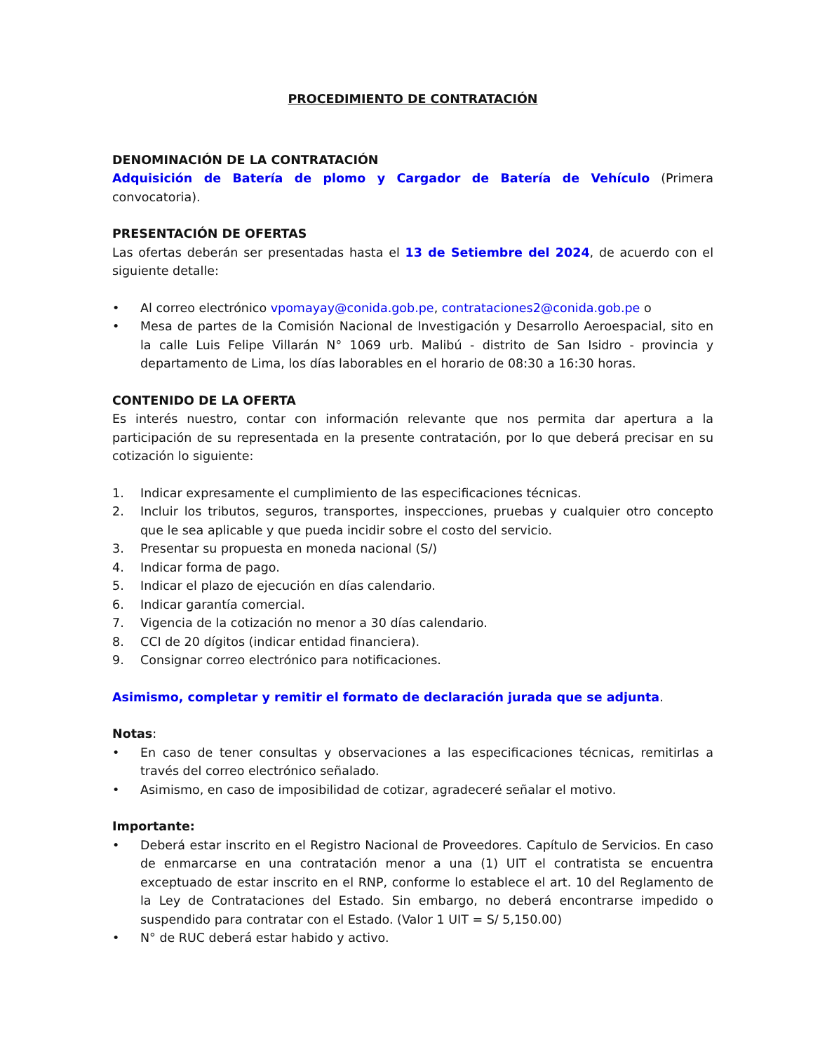PROCEDIMIENTO DE CONTRATACIÓN
DENOMINACIÓN DE LA CONTRATACIÓN
Adquisición de Batería de plomo y Cargador de Batería de Vehículo (Primera convocatoria).
PRESENTACIÓN DE OFERTAS
Las ofertas deberán ser presentadas hasta el 13 de Setiembre del 2024, de acuerdo con el siguiente detalle:
• Al correo electrónico vpomayay@conida.gob.pe, contrataciones2@conida.gob.pe o
• Mesa de partes de la Comisión Nacional de Investigación y Desarrollo Aeroespacial, sito en la calle Luis Felipe Villarán N° 1069 urb. Malibú - distrito de San Isidro - provincia y departamento de Lima, los días laborables en el horario de 08:30 a 16:30 horas.
CONTENIDO DE LA OFERTA
Es interés nuestro, contar con información relevante que nos permita dar apertura a la participación de su representada en la presente contratación, por lo que deberá precisar en su cotización lo siguiente:
1. Indicar expresamente el cumplimiento de las especificaciones técnicas.
2. Incluir los tributos, seguros, transportes, inspecciones, pruebas y cualquier otro concepto que le sea aplicable y que pueda incidir sobre el costo del servicio.
3. Presentar su propuesta en moneda nacional (S/)
4. Indicar forma de pago.
5. Indicar el plazo de ejecución en días calendario.
6. Indicar garantía comercial.
7. Vigencia de la cotización no menor a 30 días calendario.
8. CCI de 20 dígitos (indicar entidad financiera).
9. Consignar correo electrónico para notificaciones.
Asimismo, completar y remitir el formato de declaración jurada que se adjunta.
Notas:
• En caso de tener consultas y observaciones a las especificaciones técnicas, remitirlas a través del correo electrónico señalado.
• Asimismo, en caso de imposibilidad de cotizar, agradeceré señalar el motivo.
Importante:
• Deberá estar inscrito en el Registro Nacional de Proveedores. Capítulo de Servicios. En caso de enmarcarse en una contratación menor a una (1) UIT el contratista se encuentra exceptuado de estar inscrito en el RNP, conforme lo establece el art. 10 del Reglamento de la Ley de Contrataciones del Estado. Sin embargo, no deberá encontrarse impedido o suspendido para contratar con el Estado. (Valor 1 UIT = S/ 5,150.00)
• N° de RUC deberá estar habido y activo.